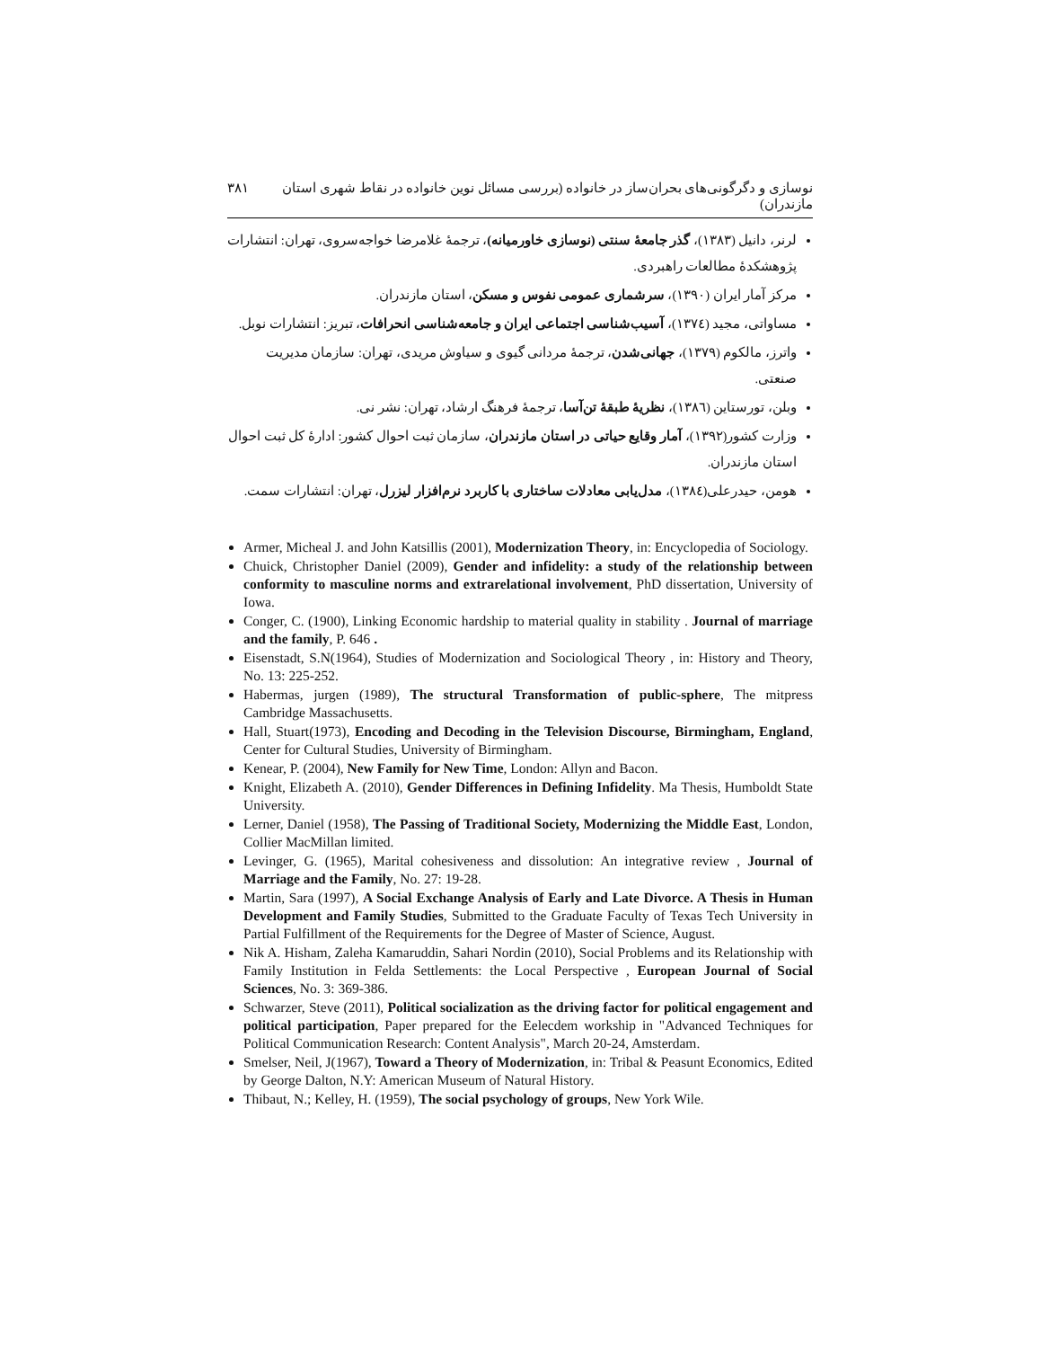نوسازی و دگرگونی‌های بحران‌ساز در خانواده (بررسی مسائل نوین خانواده در نقاط شهری استان مازندران) ۳۸۱
لرنر، دانیل (۱۳۸۳)، گذر جامعۀ سنتی (نوسازی خاورمیانه)، ترجمۀ غلامرضا خواجه‌سروی، تهران: انتشارات پژوهشکدۀ مطالعات راهبردی.
مرکز آمار ایران (۱۳۹۰)، سرشماری عمومی نفوس و مسکن، استان مازندران.
مساواتی، مجید (۱۳۷٤)، آسیب‌شناسی اجتماعی ایران و جامعه‌شناسی انحرافات، تبریز: انتشارات نوبل.
واترز، مالکوم (۱۳۷۹)، جهانی‌شدن، ترجمۀ مردانی گیوی و سیاوش مریدی، تهران: سازمان مدیریت صنعتی.
وبلن، تورستاین (۱۳۸٦)، نظریۀ طبقۀ تن‌آسا، ترجمۀ فرهنگ ارشاد، تهران: نشر نی.
وزارت کشور(۱۳۹۲)، آمار وقایع حیاتی در استان مازندران، سازمان ثبت احوال کشور: ادارۀ کل ثبت احوال استان مازندران.
هومن، حیدرعلی(۱۳۸٤)، مدل‌یابی معادلات ساختاری با کاربرد نرم‌افزار لیزرل، تهران: انتشارات سمت.
Armer, Micheal J. and John Katsillis (2001), Modernization Theory, in: Encyclopedia of Sociology.
Chuick, Christopher Daniel (2009), Gender and infidelity: a study of the relationship between conformity to masculine norms and extrarelational involvement, PhD dissertation, University of Iowa.
Conger, C. (1900), Linking Economic hardship to material quality in stability . Journal of marriage and the family, P. 646 .
Eisenstadt, S.N(1964), Studies of Modernization and Sociological Theory , in: History and Theory, No. 13: 225-252.
Habermas, jurgen (1989), The structural Transformation of public-sphere, The mitpress Cambridge Massachusetts.
Hall, Stuart(1973), Encoding and Decoding in the Television Discourse, Birmingham, England, Center for Cultural Studies, University of Birmingham.
Kenear, P. (2004), New Family for New Time, London: Allyn and Bacon.
Knight, Elizabeth A. (2010), Gender Differences in Defining Infidelity. Ma Thesis, Humboldt State University.
Lerner, Daniel (1958), The Passing of Traditional Society, Modernizing the Middle East, London, Collier MacMillan limited.
Levinger, G. (1965), Marital cohesiveness and dissolution: An integrative review , Journal of Marriage and the Family, No. 27: 19-28.
Martin, Sara (1997), A Social Exchange Analysis of Early and Late Divorce. A Thesis in Human Development and Family Studies, Submitted to the Graduate Faculty of Texas Tech University in Partial Fulfillment of the Requirements for the Degree of Master of Science, August.
Nik A. Hisham, Zaleha Kamaruddin, Sahari Nordin (2010), Social Problems and its Relationship with Family Institution in Felda Settlements: the Local Perspective , European Journal of Social Sciences, No. 3: 369-386.
Schwarzer, Steve (2011), Political socialization as the driving factor for political engagement and political participation, Paper prepared for the Eelecdem workship in "Advanced Techniques for Political Communication Research: Content Analysis", March 20-24, Amsterdam.
Smelser, Neil, J(1967), Toward a Theory of Modernization, in: Tribal & Peasunt Economics, Edited by George Dalton, N.Y: American Museum of Natural History.
Thibaut, N.; Kelley, H. (1959), The social psychology of groups, New York Wile.